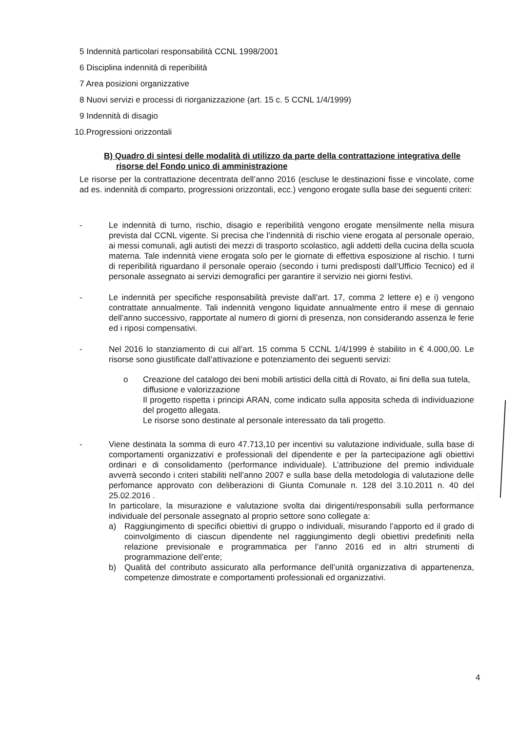5 Indennità particolari responsabilità CCNL 1998/2001
6 Disciplina indennità di reperibilità
7 Area posizioni organizzative
8 Nuovi servizi e processi di riorganizzazione (art. 15 c. 5 CCNL 1/4/1999)
9 Indennità di disagio
10.Progressioni orizzontali
B) Quadro di sintesi delle modalità di utilizzo da parte della contrattazione integrativa delle risorse del Fondo unico di amministrazione
Le risorse per la contrattazione decentrata dell’anno 2016 (escluse le destinazioni fisse e vincolate, come ad es. indennità di comparto, progressioni orizzontali, ecc.) vengono erogate sulla base dei seguenti criteri:
- Le indennità di turno, rischio, disagio e reperibilità vengono erogate mensilmente nella misura prevista dal CCNL vigente. Si precisa che l’indennità di rischio viene erogata al personale operaio, ai messi comunali, agli autisti dei mezzi di trasporto scolastico, agli addetti della cucina della scuola materna. Tale indennità viene erogata solo per le giornate di effettiva esposizione al rischio. I turni di reperibilità riguardano il personale operaio (secondo i turni predisposti dall’Ufficio Tecnico) ed il personale assegnato ai servizi demografici per garantire il servizio nei giorni festivi.
- Le indennità per specifiche responsabilità previste dall’art. 17, comma 2 lettere e) e i) vengono contrattate annualmente. Tali indennità vengono liquidate annualmente entro il mese di gennaio dell’anno successivo, rapportate al numero di giorni di presenza, non considerando assenza le ferie ed i riposi compensativi.
- Nel 2016 lo stanziamento di cui all’art. 15 comma 5 CCNL 1/4/1999 è stabilito in € 4.000,00. Le risorse sono giustificate dall’attivazione e potenziamento dei seguenti servizi:
o Creazione del catalogo dei beni mobili artistici della città di Rovato, ai fini della sua tutela, diffusione e valorizzazione
Il progetto rispetta i principi ARAN, come indicato sulla apposita scheda di individuazione del progetto allegata.
Le risorse sono destinate al personale interessato da tali progetto.
- Viene destinata la somma di euro 47.713,10 per incentivi su valutazione individuale, sulla base di comportamenti organizzativi e professionali del dipendente e per la partecipazione agli obiettivi ordinari e di consolidamento (performance individuale). L’attribuzione del premio individuale avverrà secondo i criteri stabiliti nell’anno 2007 e sulla base della metodologia di valutazione delle perfomance approvato con deliberazioni di Giunta Comunale n. 128 del 3.10.2011 n. 40 del 25.02.2016 .
In particolare, la misurazione e valutazione svolta dai dirigenti/responsabili sulla performance individuale del personale assegnato al proprio settore sono collegate a:
a) Raggiungimento di specifici obiettivi di gruppo o individuali, misurando l’apporto ed il grado di coinvolgimento di ciascun dipendente nel raggiungimento degli obiettivi predefiniti nella relazione previsionale e programmatica per l’anno 2016 ed in altri strumenti di programmazione dell’ente;
b) Qualità del contributo assicurato alla performance dell’unità organizzativa di appartenenza, competenze dimostrate e comportamenti professionali ed organizzativi.
4